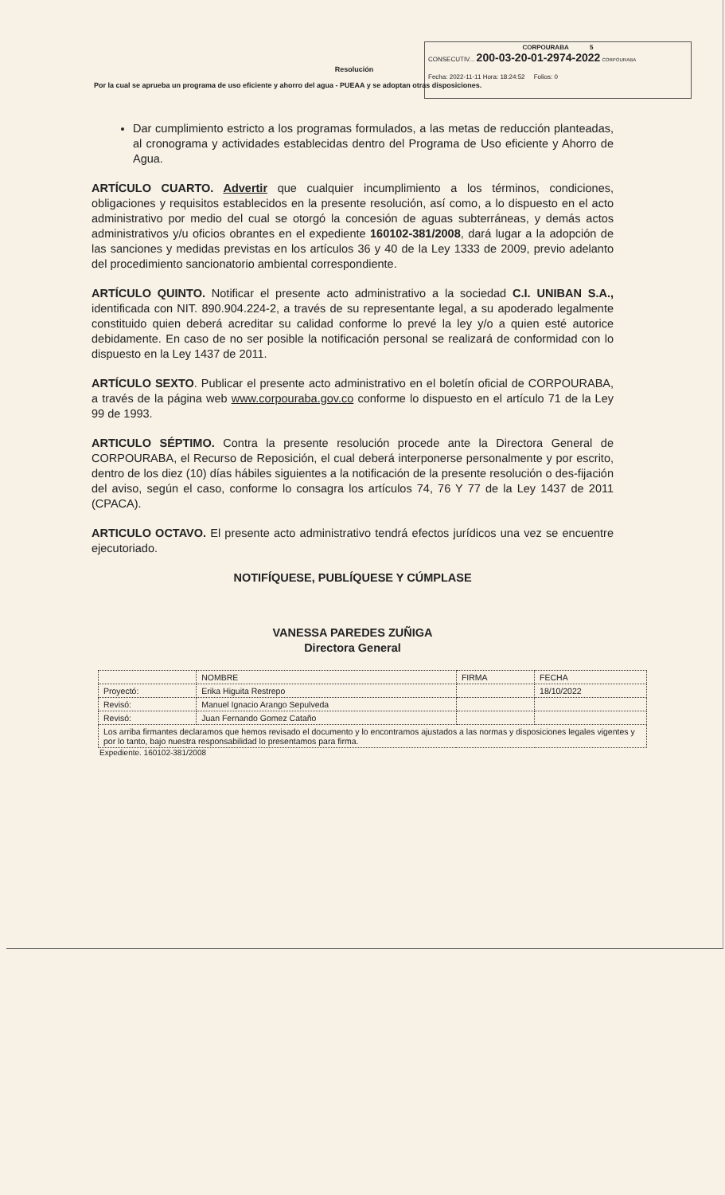CORPOURABA 5
CONSECUTIV... 200-03-20-01-2974-2022 CORPOURABA
Fecha: 2022-11-11 Hora: 18:24:52 Folios: 0
Resolución
Por la cual se aprueba un programa de uso eficiente y ahorro del agua - PUEAA y se adoptan otras disposiciones.
Dar cumplimiento estricto a los programas formulados, a las metas de reducción planteadas, al cronograma y actividades establecidas dentro del Programa de Uso eficiente y Ahorro de Agua.
ARTÍCULO CUARTO. Advertir que cualquier incumplimiento a los términos, condiciones, obligaciones y requisitos establecidos en la presente resolución, así como, a lo dispuesto en el acto administrativo por medio del cual se otorgó la concesión de aguas subterráneas, y demás actos administrativos y/u oficios obrantes en el expediente 160102-381/2008, dará lugar a la adopción de las sanciones y medidas previstas en los artículos 36 y 40 de la Ley 1333 de 2009, previo adelanto del procedimiento sancionatorio ambiental correspondiente.
ARTÍCULO QUINTO. Notificar el presente acto administrativo a la sociedad C.I. UNIBAN S.A., identificada con NIT. 890.904.224-2, a través de su representante legal, a su apoderado legalmente constituido quien deberá acreditar su calidad conforme lo prevé la ley y/o a quien esté autorice debidamente. En caso de no ser posible la notificación personal se realizará de conformidad con lo dispuesto en la Ley 1437 de 2011.
ARTÍCULO SEXTO. Publicar el presente acto administrativo en el boletín oficial de CORPOURABA, a través de la página web www.corpouraba.gov.co conforme lo dispuesto en el artículo 71 de la Ley 99 de 1993.
ARTICULO SÉPTIMO. Contra la presente resolución procede ante la Directora General de CORPOURABA, el Recurso de Reposición, el cual deberá interponerse personalmente y por escrito, dentro de los diez (10) días hábiles siguientes a la notificación de la presente resolución o des-fijación del aviso, según el caso, conforme lo consagra los artículos 74, 76 Y 77 de la Ley 1437 de 2011 (CPACA).
ARTICULO OCTAVO. El presente acto administrativo tendrá efectos jurídicos una vez se encuentre ejecutoriado.
NOTIFÍQUESE, PUBLÍQUESE Y CÚMPLASE
VANESSA PAREDES ZUÑIGA
Directora General
| | NOMBRE | FIRMA | FECHA |
| Proyectó: | Erika Higuita Restrepo | | 18/10/2022 |
| Revisó: | Manuel Ignacio Arango Sepulveda | | |
| Revisó: | Juan Fernando Gomez Cataño | | |
| Los arriba firmantes declaramos que hemos revisado el documento y lo encontramos ajustados a las normas y disposiciones legales vigentes y por lo tanto, bajo nuestra responsabilidad lo presentamos para firma. | | | |
Expediente. 160102-381/2008